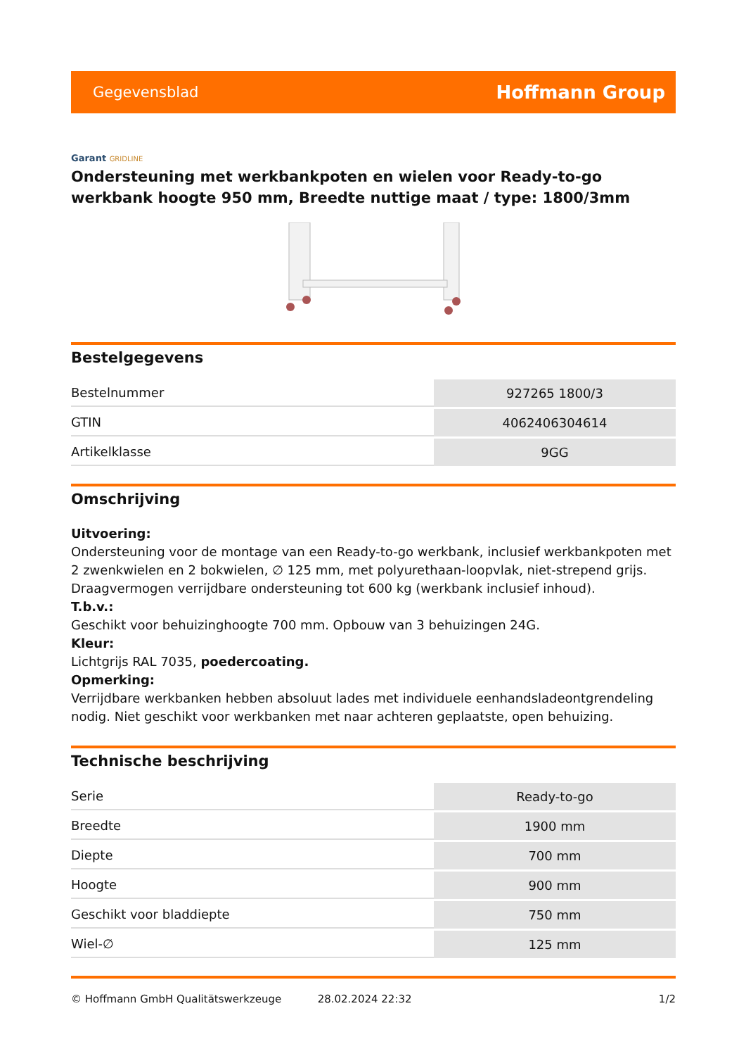Gegevensblad
Hoffmann Group
Garant GRIDLINE
Ondersteuning met werkbankpoten en wielen voor Ready-to-go werkbank hoogte 950 mm, Breedte nuttige maat / type: 1800/3mm
Bestelgegevens
| Bestelnummer | 927265 1800/3 |
| GTIN | 4062406304614 |
| Artikelklasse | 9GG |
Omschrijving
Uitvoering:
Ondersteuning voor de montage van een Ready-to-go werkbank, inclusief werkbankpoten met 2 zwenkwielen en 2 bokwielen, ∅ 125 mm, met polyurethaan-loopvlak, niet-strepend grijs. Draagvermogen verrijdbare ondersteuning tot 600 kg (werkbank inclusief inhoud).
T.b.v.:
Geschikt voor behuizinghoogte 700 mm. Opbouw van 3 behuizingen 24G.
Kleur:
Lichtgrijs RAL 7035, poedercoating.
Opmerking:
Verrijdbare werkbanken hebben absoluut lades met individuele eenhandsladeontgrendeling nodig. Niet geschikt voor werkbanken met naar achteren geplaatste, open behuizing.
Technische beschrijving
| Serie | Ready-to-go |
| Breedte | 1900 mm |
| Diepte | 700 mm |
| Hoogte | 900 mm |
| Geschikt voor bladdiepte | 750 mm |
| Wiel-∅ | 125 mm |
© Hoffmann GmbH Qualitätswerkzeuge 28.02.2024 22:32 1/2